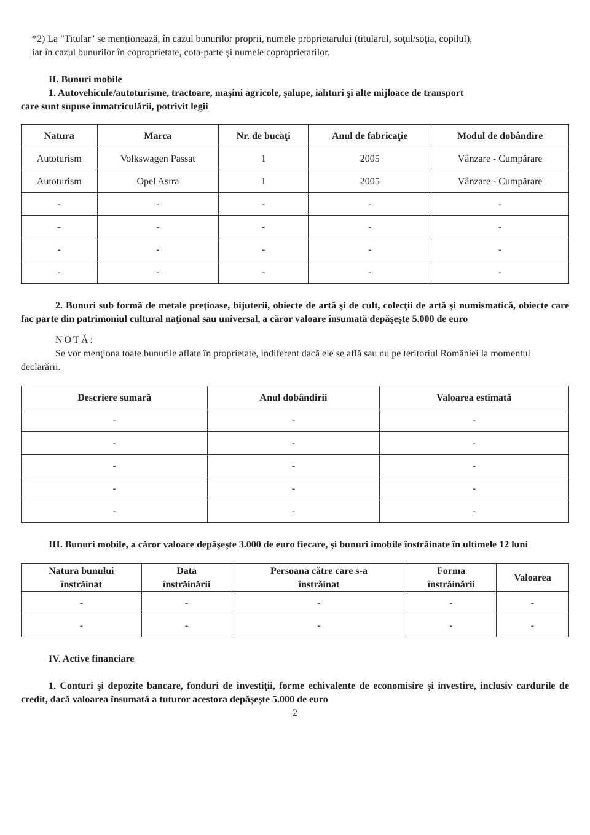*2) La "Titular" se menţionează, în cazul bunurilor proprii, numele proprietarului (titularul, soţul/soţia, copilul),
iar în cazul bunurilor în coproprietate, cota-parte şi numele coproprietarilor.
II. Bunuri mobile
1. Autovehicule/autoturisme, tractoare, maşini agricole, şalupe, iahturi şi alte mijloace de transport
care sunt supuse înmatriculării, potrivit legii
| Natura | Marca | Nr. de bucăţi | Anul de fabricaţie | Modul de dobândire |
| --- | --- | --- | --- | --- |
| Autoturism | Volkswagen Passat | 1 | 2005 | Vânzare - Cumpărare |
| Autoturism | Opel Astra | 1 | 2005 | Vânzare - Cumpărare |
| - | - | - | - | - |
| - | - | - | - | - |
| - | - | - | - | - |
| - | - | - | - | - |
2. Bunuri sub formă de metale preţioase, bijuterii, obiecte de artă şi de cult, colecţii de artă şi numismatică, obiecte care fac parte din patrimoniul cultural naţional sau universal, a căror valoare însumată depăşeşte 5.000 de euro
NOTĂ:
Se vor menţiona toate bunurile aflate în proprietate, indiferent dacă ele se află sau nu pe teritoriul României la momentul declarării.
| Descriere sumară | Anul dobândirii | Valoarea estimată |
| --- | --- | --- |
| - | - | - |
| - | - | - |
| - | - | - |
| - | - | - |
| - | - | - |
III. Bunuri mobile, a căror valoare depăşeşte 3.000 de euro fiecare, şi bunuri imobile înstrăinate în ultimele 12 luni
| Natura bunului înstrăinat | Data înstrăinării | Persoana către care s-a înstrăinat | Forma înstrăinării | Valoarea |
| --- | --- | --- | --- | --- |
| - | - | - | - | - |
| - | - | - | - | - |
IV. Active financiare
1. Conturi şi depozite bancare, fonduri de investiţii, forme echivalente de economisire şi investire, inclusiv cardurile de credit, dacă valoarea însumată a tuturor acestora depăşeşte 5.000 de euro
2